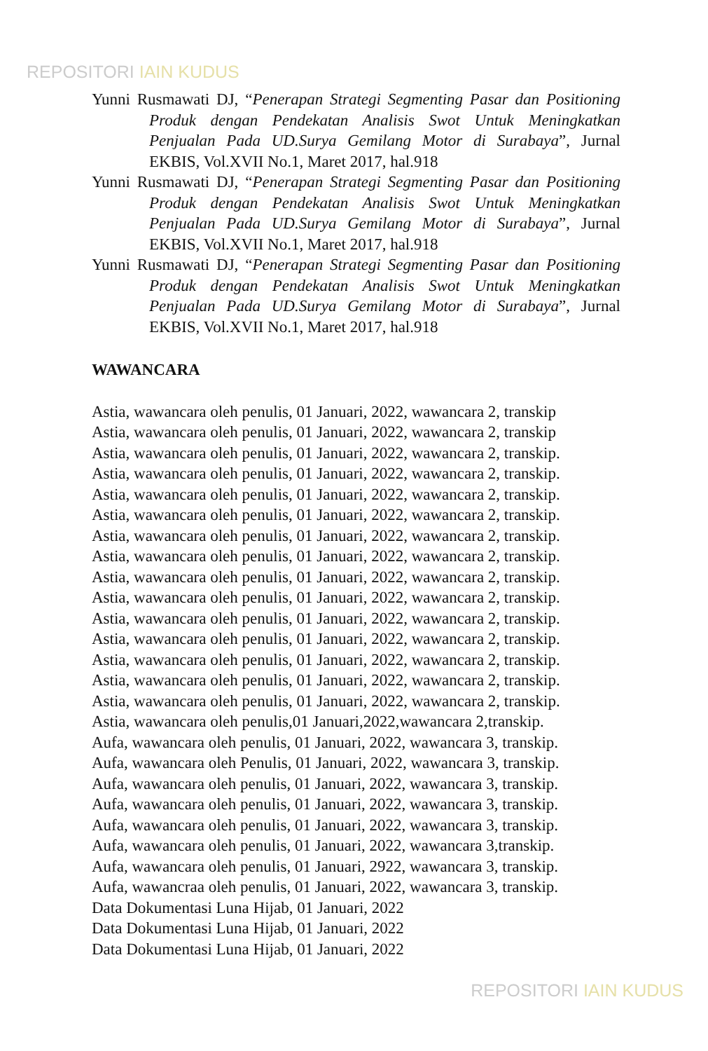REPOSITORI IAIN KUDUS
Yunni Rusmawati DJ, “Penerapan Strategi Segmenting Pasar dan Positioning Produk dengan Pendekatan Analisis Swot Untuk Meningkatkan Penjualan Pada UD.Surya Gemilang Motor di Surabaya”, Jurnal EKBIS, Vol.XVII No.1, Maret 2017, hal.918
Yunni Rusmawati DJ, “Penerapan Strategi Segmenting Pasar dan Positioning Produk dengan Pendekatan Analisis Swot Untuk Meningkatkan Penjualan Pada UD.Surya Gemilang Motor di Surabaya”, Jurnal EKBIS, Vol.XVII No.1, Maret 2017, hal.918
Yunni Rusmawati DJ, “Penerapan Strategi Segmenting Pasar dan Positioning Produk dengan Pendekatan Analisis Swot Untuk Meningkatkan Penjualan Pada UD.Surya Gemilang Motor di Surabaya”, Jurnal EKBIS, Vol.XVII No.1, Maret 2017, hal.918
WAWANCARA
Astia, wawancara oleh penulis, 01 Januari, 2022, wawancara 2, transkip
Astia, wawancara oleh penulis, 01 Januari, 2022, wawancara 2, transkip
Astia, wawancara oleh penulis, 01 Januari, 2022, wawancara 2, transkip.
Astia, wawancara oleh penulis, 01 Januari, 2022, wawancara 2, transkip.
Astia, wawancara oleh penulis, 01 Januari, 2022, wawancara 2, transkip.
Astia, wawancara oleh penulis, 01 Januari, 2022, wawancara 2, transkip.
Astia, wawancara oleh penulis, 01 Januari, 2022, wawancara 2, transkip.
Astia, wawancara oleh penulis, 01 Januari, 2022, wawancara 2, transkip.
Astia, wawancara oleh penulis, 01 Januari, 2022, wawancara 2, transkip.
Astia, wawancara oleh penulis, 01 Januari, 2022, wawancara 2, transkip.
Astia, wawancara oleh penulis, 01 Januari, 2022, wawancara 2, transkip.
Astia, wawancara oleh penulis, 01 Januari, 2022, wawancara 2, transkip.
Astia, wawancara oleh penulis, 01 Januari, 2022, wawancara 2, transkip.
Astia, wawancara oleh penulis, 01 Januari, 2022, wawancara 2, transkip.
Astia, wawancara oleh penulis, 01 Januari, 2022, wawancara 2, transkip.
Astia, wawancara oleh penulis,01 Januari,2022,wawancara 2,transkip.
Aufa, wawancara oleh penulis, 01 Januari, 2022, wawancara 3, transkip.
Aufa, wawancara oleh Penulis, 01 Januari, 2022, wawancara 3, transkip.
Aufa, wawancara oleh penulis, 01 Januari, 2022, wawancara 3, transkip.
Aufa, wawancara oleh penulis, 01 Januari, 2022, wawancara 3, transkip.
Aufa, wawancara oleh penulis, 01 Januari, 2022, wawancara 3, transkip.
Aufa, wawancara oleh penulis, 01 Januari, 2022, wawancara 3,transkip.
Aufa, wawancara oleh penulis, 01 Januari, 2922, wawancara 3, transkip.
Aufa, wawancraa oleh penulis, 01 Januari, 2022, wawancara 3, transkip.
Data Dokumentasi Luna Hijab, 01 Januari, 2022
Data Dokumentasi Luna Hijab, 01 Januari, 2022
Data Dokumentasi Luna Hijab, 01 Januari, 2022
REPOSITORI IAIN KUDUS